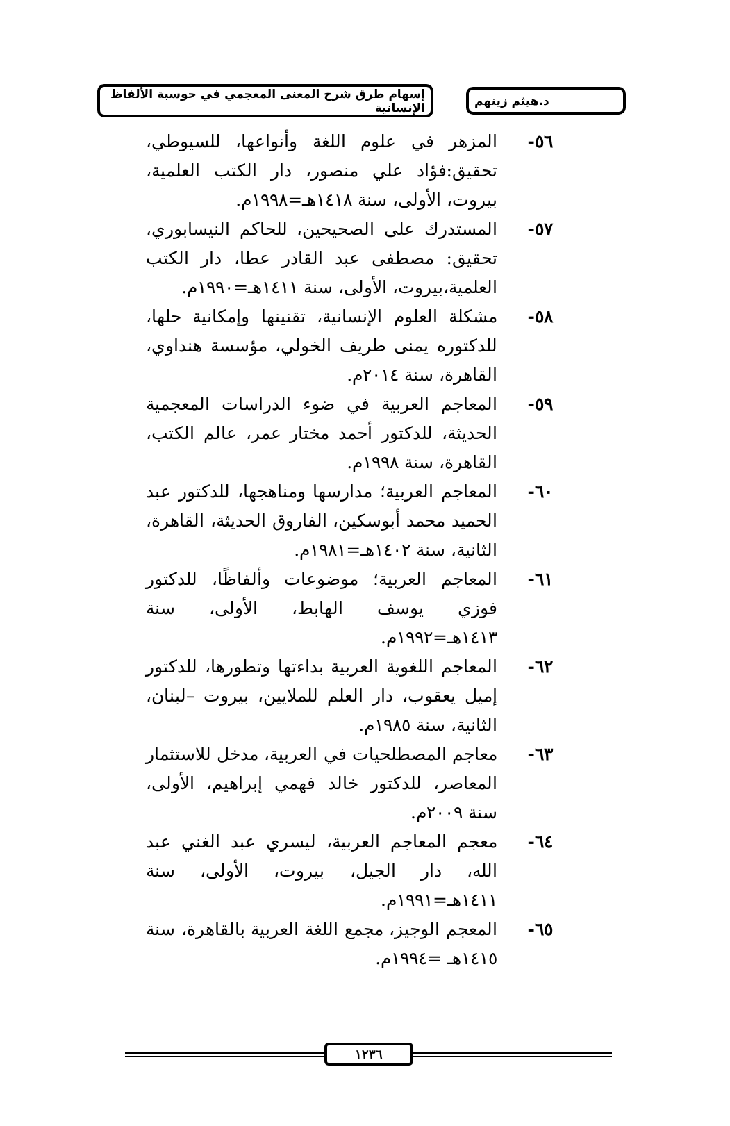د.هيثم زينهم
إسهام طرق شرح المعنى المعجمي في حوسبة الألفاظ الإنسانية
٥٦- المزهر في علوم اللغة وأنواعها، للسيوطي، تحقيق:فؤاد علي منصور، دار الكتب العلمية، بيروت، الأولى، سنة ١٤١٨هـ=١٩٩٨م.
٥٧- المستدرك على الصحيحين، للحاكم النيسابوري، تحقيق: مصطفى عبد القادر عطا، دار الكتب العلمية،بيروت، الأولى، سنة ١٤١١هـ=١٩٩٠م.
٥٨- مشكلة العلوم الإنسانية، تقنينها وإمكانية حلها، للدكتوره يمنى طريف الخولي، مؤسسة هنداوي، القاهرة، سنة ٢٠١٤م.
٥٩- المعاجم العربية في ضوء الدراسات المعجمية الحديثة، للدكتور أحمد مختار عمر، عالم الكتب، القاهرة، سنة ١٩٩٨م.
٦٠- المعاجم العربية؛ مدارسها ومناهجها، للدكتور عبد الحميد محمد أبوسكين، الفاروق الحديثة، القاهرة، الثانية، سنة ١٤٠٢هـ=١٩٨١م.
٦١- المعاجم العربية؛ موضوعات وألفاظًا، للدكتور فوزي يوسف الهابط، الأولى، سنة ١٤١٣هـ=١٩٩٢م.
٦٢- المعاجم اللغوية العربية بداءتها وتطورها، للدكتور إميل يعقوب، دار العلم للملايين، بيروت –لبنان، الثانية، سنة ١٩٨٥م.
٦٣- معاجم المصطلحيات في العربية، مدخل للاستثمار المعاصر، للدكتور خالد فهمي إبراهيم، الأولى، سنة ٢٠٠٩م.
٦٤- معجم المعاجم العربية، ليسري عبد الغني عبد الله، دار الجيل، بيروت، الأولى، سنة ١٤١١هـ=١٩٩١م.
٦٥- المعجم الوجيز، مجمع اللغة العربية بالقاهرة، سنة ١٤١٥هـ =١٩٩٤م.
١٢٣٦